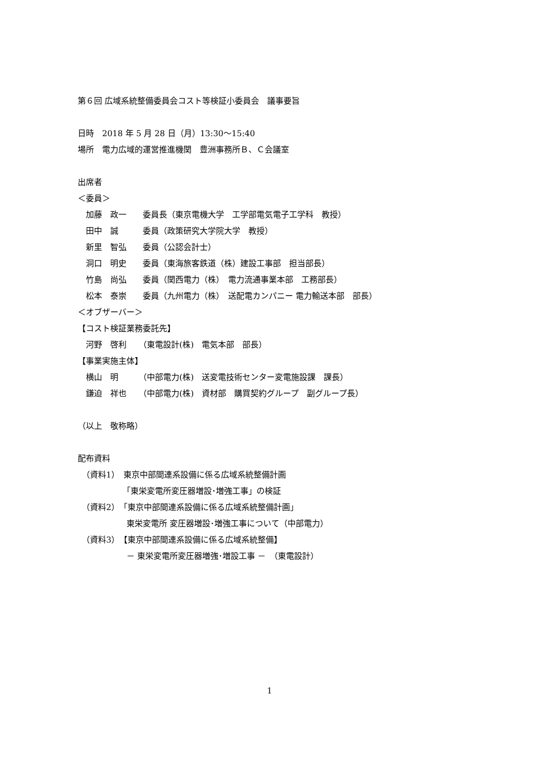第６回 広域系統整備委員会コスト等検証小委員会　議事要旨
日時　2018 年 5 月 28 日（月）13:30～15:40
場所　電力広域的運営推進機関　豊洲事務所Ｂ、Ｃ会議室
出席者
＜委員＞
　加藤　政一　　委員長（東京電機大学　工学部電気電子工学科　教授）
　田中　誠　　　委員（政策研究大学院大学　教授）
　新里　智弘　　委員（公認会計士）
　洞口　明史　　委員（東海旅客鉄道（株）建設工事部　担当部長）
　竹島　尚弘　　委員（関西電力（株）　電力流通事業本部　工務部長）
　松本　泰崇　　委員（九州電力（株）　送配電カンパニー 電力輸送本部　部長）
＜オブザーバー＞
【コスト検証業務委託先】
　河野　啓利　　（東電設計(株)　電気本部　部長）
【事業実施主体】
　横山　明　　　（中部電力(株)　送変電技術センター変電施設課　課長）
　鎌迫　祥也　　（中部電力(株)　資材部　購買契約グループ　副グループ長）
（以上　敬称略）
配布資料
　（資料1）　東京中部間連系設備に係る広域系統整備計画
　　　　　　「東栄変電所変圧器増設･増強工事」の検証
　（資料2）　「東京中部間連系設備に係る広域系統整備計画」
　　　　　　東栄変電所 変圧器増設･増強工事について（中部電力）
　（資料3）　【東京中部間連系設備に係る広域系統整備】
　　　　　　－ 東栄変電所変圧器増強･増設工事 －　（東電設計）
1